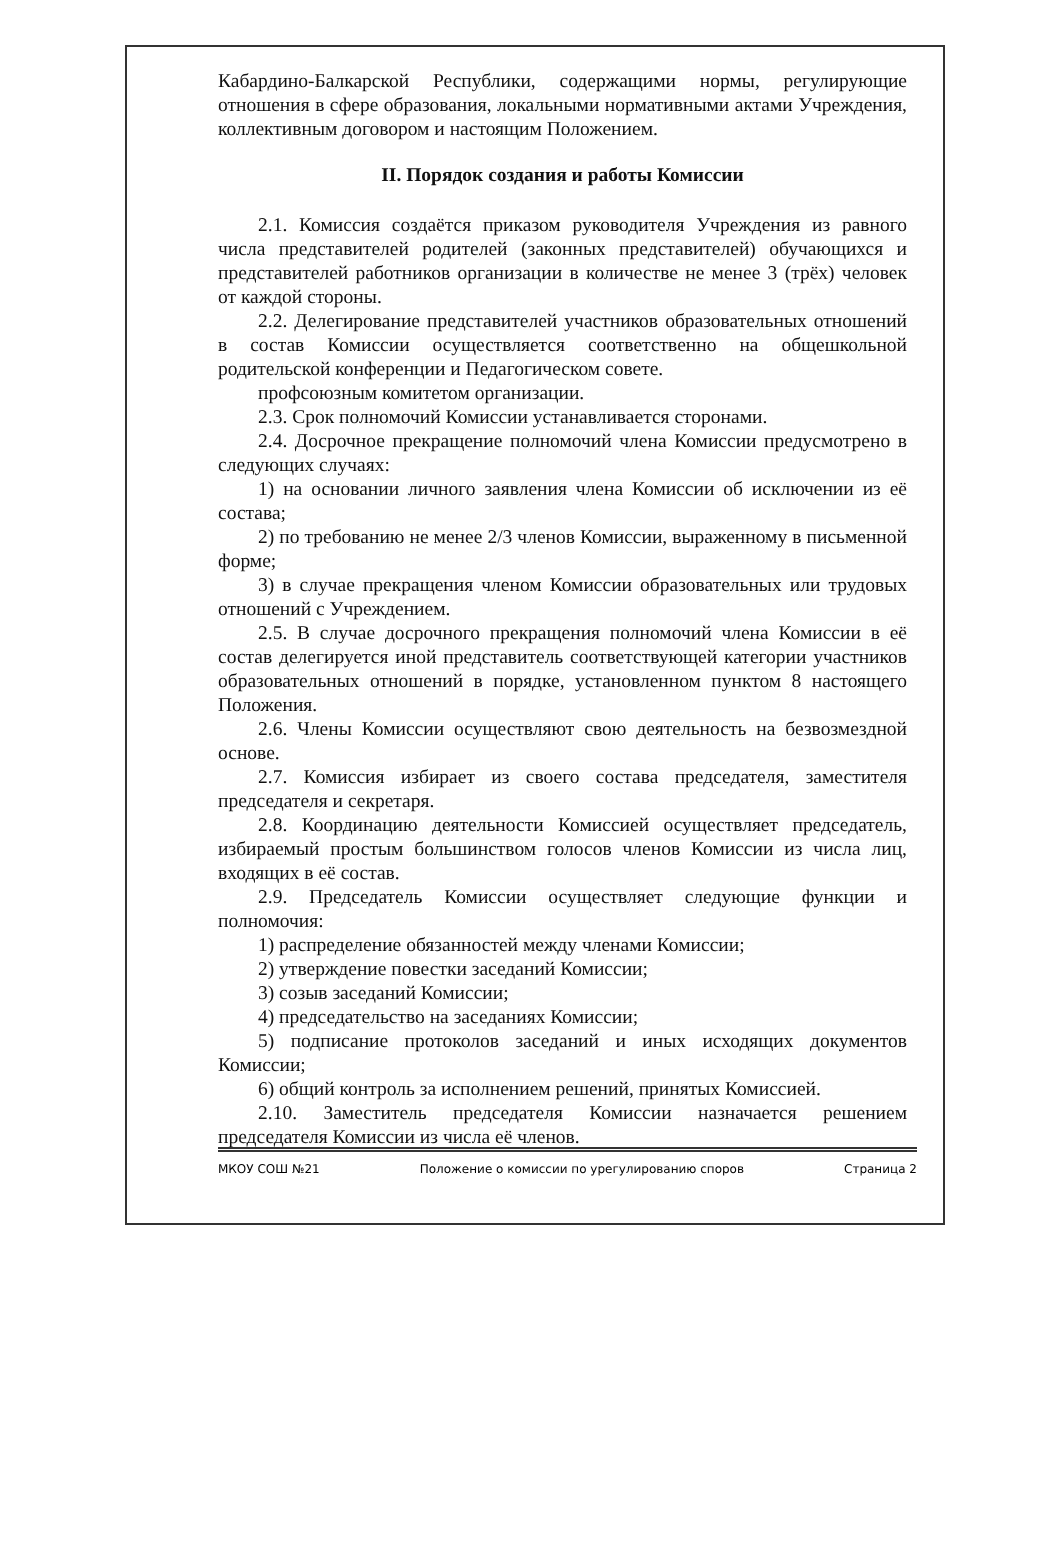Кабардино-Балкарской Республики, содержащими нормы, регулирующие отношения в сфере образования, локальными нормативными актами Учреждения, коллективным договором и настоящим Положением.
II. Порядок создания и работы Комиссии
2.1. Комиссия создаётся приказом руководителя Учреждения из равного числа представителей родителей (законных представителей) обучающихся и представителей работников организации в количестве не менее 3 (трёх) человек от каждой стороны.
2.2. Делегирование представителей участников образовательных отношений в состав Комиссии осуществляется соответственно на общешкольной родительской конференции и Педагогическом совете.
профсоюзным комитетом организации.
2.3. Срок полномочий Комиссии устанавливается сторонами.
2.4. Досрочное прекращение полномочий члена Комиссии предусмотрено в следующих случаях:
1) на основании личного заявления члена Комиссии об исключении из её состава;
2) по требованию не менее 2/3 членов Комиссии, выраженному в письменной форме;
3) в случае прекращения членом Комиссии образовательных или трудовых отношений с Учреждением.
2.5. В случае досрочного прекращения полномочий члена Комиссии в её состав делегируется иной представитель соответствующей категории участников образовательных отношений в порядке, установленном пунктом 8 настоящего Положения.
2.6. Члены Комиссии осуществляют свою деятельность на безвозмездной основе.
2.7. Комиссия избирает из своего состава председателя, заместителя председателя и секретаря.
2.8. Координацию деятельности Комиссией осуществляет председатель, избираемый простым большинством голосов членов Комиссии из числа лиц, входящих в её состав.
2.9. Председатель Комиссии осуществляет следующие функции и полномочия:
1) распределение обязанностей между членами Комиссии;
2) утверждение повестки заседаний Комиссии;
3) созыв заседаний Комиссии;
4) председательство на заседаниях Комиссии;
5) подписание протоколов заседаний и иных исходящих документов Комиссии;
6) общий контроль за исполнением решений, принятых Комиссией.
2.10. Заместитель председателя Комиссии назначается решением председателя Комиссии из числа её членов.
МКОУ СОШ №21 Положение о комиссии по урегулированию споров Страница 2